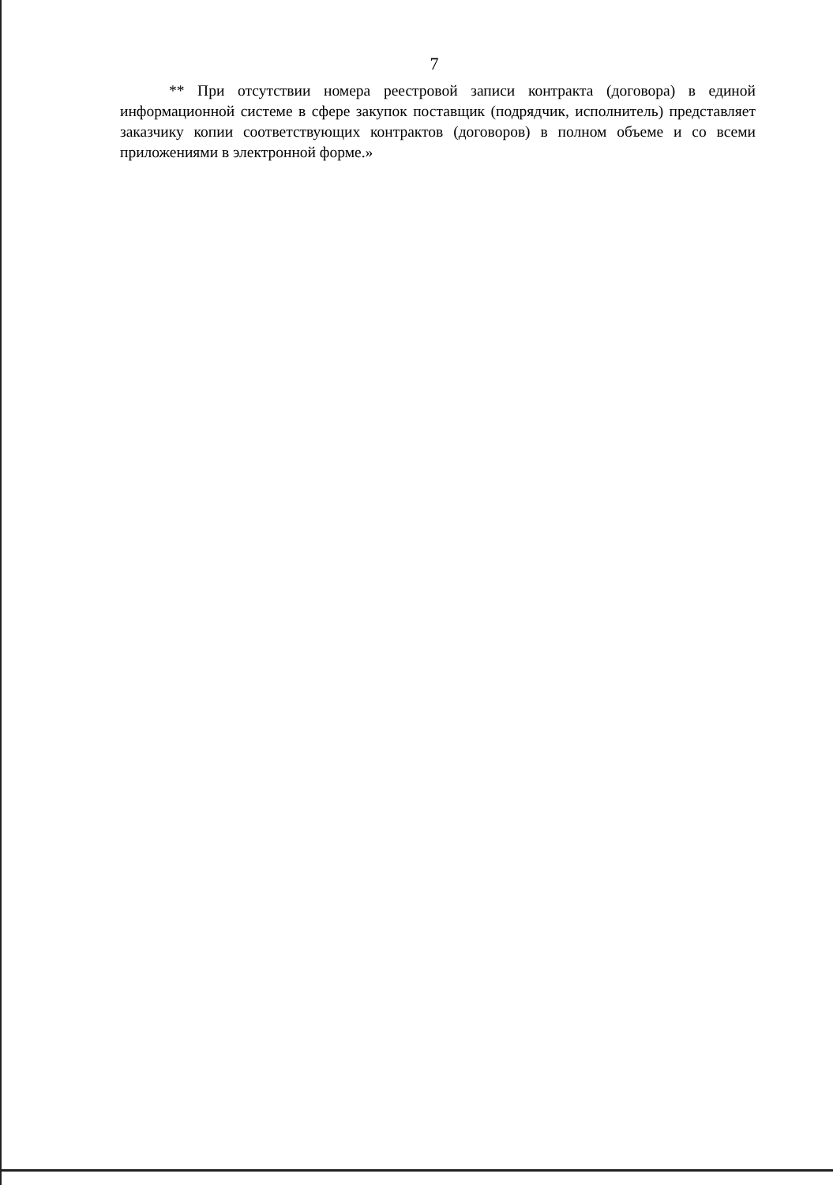7
** При отсутствии номера реестровой записи контракта (договора) в единой информационной системе в сфере закупок поставщик (подрядчик, исполнитель) представляет заказчику копии соответствующих контрактов (договоров) в полном объеме и со всеми приложениями в электронной форме.»